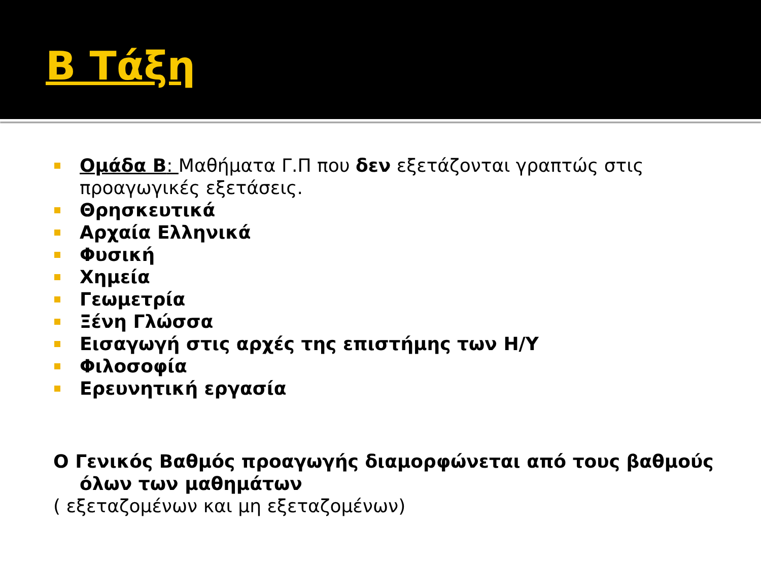Β Τάξη
Ομάδα Β: Μαθήματα Γ.Π που δεν εξετάζονται γραπτώς στις προαγωγικές εξετάσεις.
Θρησκευτικά
Αρχαία Ελληνικά
Φυσική
Χημεία
Γεωμετρία
Ξένη Γλώσσα
Εισαγωγή στις αρχές της επιστήμης των Η/Υ
Φιλοσοφία
Ερευνητική εργασία
Ο Γενικός Βαθμός προαγωγής διαμορφώνεται από τους βαθμούς
όλων των μαθημάτων
( εξεταζομένων και μη εξεταζομένων)